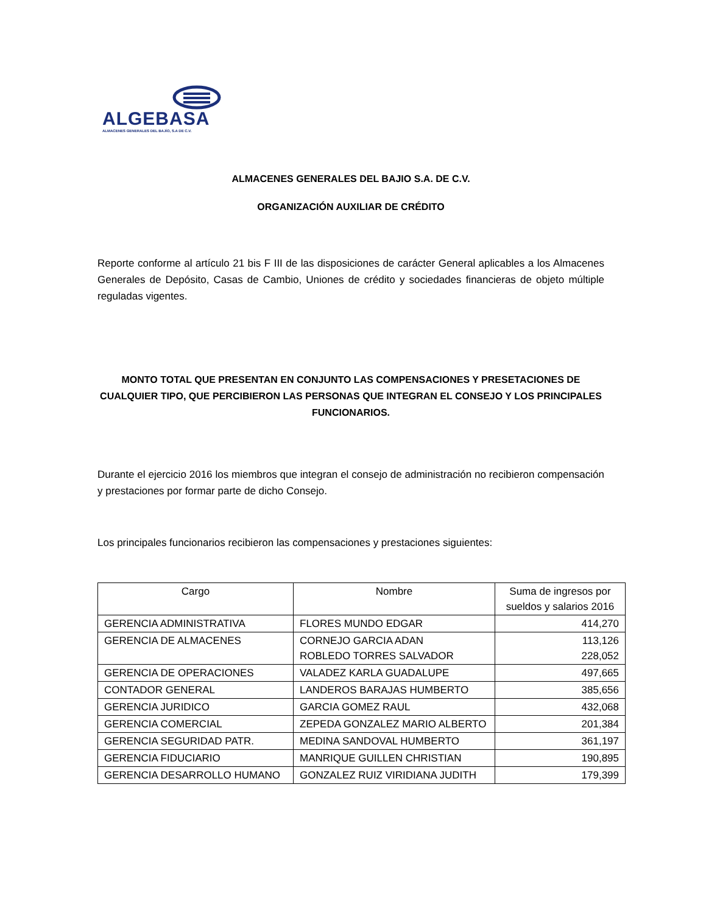ALGEBASA
ALMACENES GENERALES DEL BAJÍO, S.A DE C.V.
ALMACENES GENERALES DEL BAJIO S.A. DE C.V.
ORGANIZACIÓN AUXILIAR DE CRÉDITO
Reporte conforme al artículo 21 bis F III de las disposiciones de carácter General aplicables a los Almacenes Generales de Depósito, Casas de Cambio, Uniones de crédito y sociedades financieras de objeto múltiple reguladas vigentes.
MONTO TOTAL QUE PRESENTAN EN CONJUNTO LAS COMPENSACIONES Y PRESETACIONES DE CUALQUIER TIPO, QUE PERCIBIERON LAS PERSONAS QUE INTEGRAN EL CONSEJO Y LOS PRINCIPALES FUNCIONARIOS.
Durante el ejercicio 2016 los miembros que integran el consejo de administración no recibieron compensación y prestaciones por formar parte de dicho Consejo.
Los principales funcionarios recibieron las compensaciones y prestaciones siguientes:
| Cargo | Nombre | Suma de ingresos por sueldos y salarios 2016 |
| --- | --- | --- |
| GERENCIA ADMINISTRATIVA | FLORES MUNDO EDGAR | 414,270 |
| GERENCIA DE ALMACENES | CORNEJO GARCIA ADAN ROBLEDO TORRES SALVADOR | 113,126 228,052 |
| GERENCIA DE OPERACIONES | VALADEZ KARLA GUADALUPE | 497,665 |
| CONTADOR GENERAL | LANDEROS BARAJAS HUMBERTO | 385,656 |
| GERENCIA JURIDICO | GARCIA GOMEZ RAUL | 432,068 |
| GERENCIA COMERCIAL | ZEPEDA GONZALEZ MARIO ALBERTO | 201,384 |
| GERENCIA SEGURIDAD PATR. | MEDINA SANDOVAL HUMBERTO | 361,197 |
| GERENCIA FIDUCIARIO | MANRIQUE GUILLEN CHRISTIAN | 190,895 |
| GERENCIA DESARROLLO HUMANO | GONZALEZ RUIZ VIRIDIANA JUDITH | 179,399 |